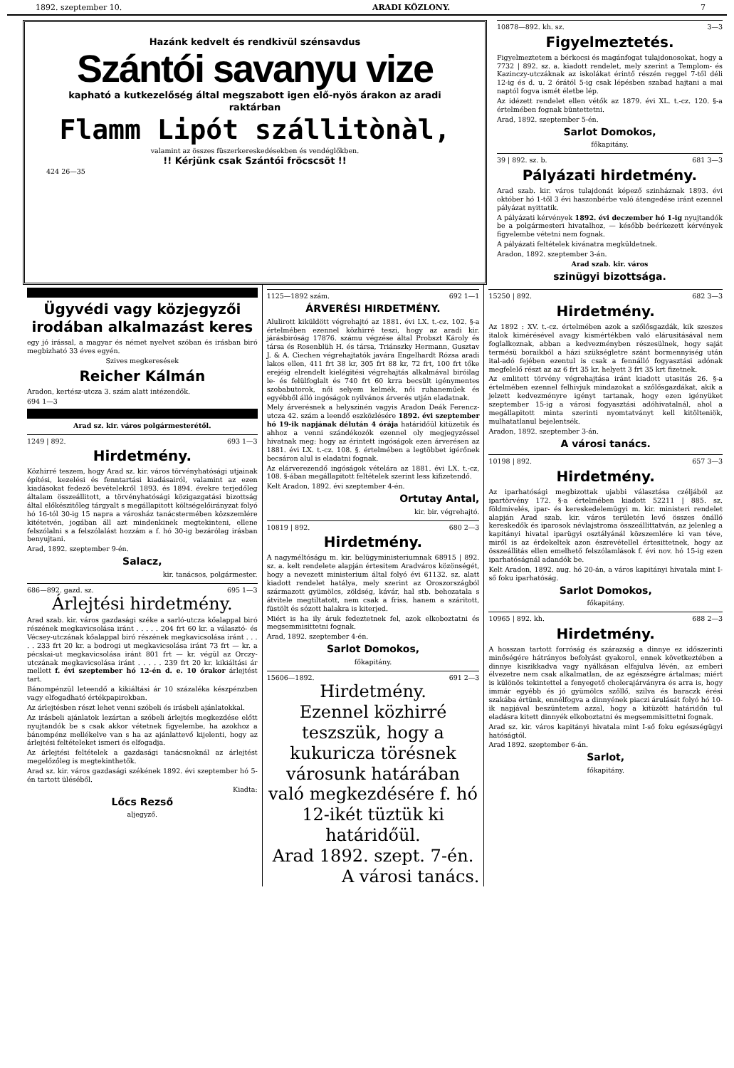1892. szeptember 10. ARADI KÖZLONY. 7
Hazánk kedvelt és rendkivül szénsavdus
Szántói savanyu vize
kapható a kutkezelőség által megszabott igen elő-nyös árakon az aradi raktárban
Flamm Lipót szállitònàl,
valamint az összes füszerkereskedésekben és vendéglőkben.
!! Kérjünk csak Szántói fröcscsöt !!
424 26—35
10878—892. kh. sz. 3—3
Figyelmeztetés.
Figyelmeztetem a bérkocsi és magánfogat tulajdonosokat, hogy a 7732 | 892. sz. a. kiadott rendelet, mely szerint a Templom- és Kazinczy-utczáknak az iskolákat érintő részén reggel 7-től déli 12-ig és d. u. 2 órától 5-ig csak lépésben szabad hajtani a mai naptól fogva ismét életbe lép.
Az idézett rendelet ellen vétők az 1879. évi XL. t.-cz. 120. §-a értelmében fognak büntettetni.
Arad, 1892. szeptember 5-én.
Sarlot Domokos,
főkapitány.
39 | 892. sz. b. 681 3—3
Pályázati hirdetmény.
Arad szab. kir. város tulajdonát képező szinháznak 1893. évi október hó 1-től 3 évi haszonbérbe való átengedése iránt ezennel pályázat nyittatik.
A pályázati kérvények 1892. évi deczember hó 1-ig nyujtandók be a polgármesteri hivatalhoz, — később beérkezett kérvények figyelembe vétetni nem fognak.
A pályázati feltételek kivánatra megküldetnek.
Aradon, 1892. szeptember 3-án.
Arad szab. kir. város
szinügyi bizottsága.
Ügyvédi vagy közjegyzői irodában alkalmazást keres
egy jó irással, a magyar és német nyelvet szóban és irásban biró megbizható 33 éves egyén.
Szives megkeresések
Reicher Kálmán
Aradon, kertész-utcza 3. szám alatt intézendők.
694 1—3
Arad sz. kir. város polgármesterétől.
1249 | 892. 693 1—3
Hirdetmény.
Közhirré teszem, hogy Arad sz. kir. város törvényhatósági utjainak építési, kezelési és fenntartási kiadásairól, valamint az ezen kiadásokat fedező bevételekről 1893. és 1894. évekre terjedőleg általam összeállitott, a törvényhatósági közigazgatási bizottság által előkészitőleg tárgyalt s megállapitott költségelőirányzat folyó hó 16-tól 30-ig 15 napra a városház tanácstermében közszemlére kitétetvén, jogában áll azt mindenkinek megtekinteni, ellene felszólalni s a felszólalást hozzám a f. hó 30-ig bezárólag irásban benyujtani.
Arad, 1892. szeptember 9-én.
Salacz,
kir. tanácsos, polgármester.
686—892. gazd. sz. 695 1—3
Árlejtési hirdetmény.
Arad szab. kir. város gazdasági széke a sarló-utcza kőalappal biró részének megkavicsolása iránt . . . . . 204 frt 60 kr. a választó- és Vécsey-utczának kőalappal biró részének megkavicsolása iránt . . . . . 233 frt 20 kr. a bodrogi ut megkavicsolása iránt 73 frt — kr. a pécskai-ut megkavicsolása iránt 801 frt — kr. végül az Orczy-utczának megkavicsolása iránt . . . . . 239 frt 20 kr. kikiáltási ár mellett f. évi szeptember hó 12-én d. e. 10 órakor árlejtést tart.
Bánompénzül leteendő a kikiáltási ár 10 százaléka készpénzben vagy elfogadható értékpapirokban.
Az árlejtésben részt lehet venni szóbeli és irásbeli ajánlatokkal.
Az irásbeli ajánlatok lezártan a szóbeli árlejtés megkezdése előtt nyujtandók be s csak akkor vétetnek figyelembe, ha azokhoz a bánompénz mellékelve van s ha az ajánlattevő kijelenti, hogy az árlejtési feltételeket ismeri és elfogadja.
Az árlejtési feltételek a gazdasági tanácsnoknál az árlejtést megelőzőleg is megtekinthetők.
Arad sz. kir. város gazdasági székének 1892. évi szeptember hó 5-én tartott üléséből.
Kiadta:
Lőcs Rezső
aljegyző.
1125—1892 szám. 692 1—1
ÁRVERÉSI HIRDETMÉNY.
Alulirott kiküldött végrehajtó az 1881. évi LX. t.-cz. 102. §-a értelmében ezennel közhirré teszi, hogy az aradi kir. járásbiróság 17876. számu végzése által Probszt Károly és társa és Rosenblüh H. és társa, Triánszky Hermann, Gusztav J. & A. Ciechen végrehajtatók javára Engelhardt Rózsa aradi lakos ellen, 411 frt 38 kr, 305 frt 88 kr, 72 frt, 100 frt tőke erejéig elrendelt kielégitési végrehajtás alkalmával biróilag le- és felülfoglalt és 740 frt 60 krra becsült igénymentes szobabutorok, női selyem kelmék, női ruhaneműek és egyébből álló ingóságok nyilvános árverés utján eladatnak.
Mely árverésnek a helyszinén vagyis Aradon Deák Ferencz-utcza 42. szám a leendő eszközlésére 1892. évi szeptember hó 19-ik napjának délután 4 órája határidőül kitüzetik és ahhoz a venni szándékozók ezennel oly megjegyzéssel hivatnak meg: hogy az érintett ingóságok ezen árverésen az 1881. évi LX. t.-cz. 108. §. értelmében a legtöbbet igérőnek becsáron alul is eladatni fognak.
Az elárverezendő ingóságok vételára az 1881. évi LX. t.-cz, 108. §-ában megállapitott feltételek szerint less kifizetendő.
Kelt Aradon, 1892. évi szeptember 4-én.
Ortutay Antal,
kir. bir. végrehajtó.
10819 | 892. 680 2—3
Hirdetmény.
A nagyméltóságu m. kir. belügyministeriumnak 68915 | 892. sz. a. kelt rendelete alapján értesitem Aradváros közönségét, hogy a nevezett ministerium által folyó évi 61132. sz. alatt kiadott rendelet hatálya, mely szerint az Oroszországból származott gyümölcs, zöldség, kávár, hal stb. behozatala s átvitele megtiltatott, nem csak a friss, hanem a száritott, füstölt és sózott halakra is kiterjed.
Miért is ha ily áruk fedeztetnek fel, azok elkoboztatni és megsemmisittetni fognak.
Arad, 1892. szeptember 4-én.
Sarlot Domokos,
főkapitány.
15606—1892. 691 2—3
Hirdetmény.
Ezennel közhirré teszszük, hogy a kukuricza törésnek városunk határában való megkezdésére f. hó 12-ikét tüztük ki határidőül.
Arad 1892. szept. 7-én.
A városi tanács.
15250 | 892. 682 3—3
Hirdetmény.
Az 1892 : XV. t.-cz. értelmében azok a szőlősgazdák, kik szeszes italok kimérésével avagy kismértékben való elárusitásával nem foglalkoznak, abban a kedvezményben részesülnek, hogy saját termésü boraikból a házi szükségletre szánt bormennyiség után ital-adó fejében ezentul is csak a fennálló fogyasztási adónak megfelelő részt az az 6 frt 35 kr. helyett 3 frt 35 krt fizetnek.
Az emlitett törvény végrehajtása iránt kiadott utasitás 26. §-a értelmében ezennel felhivjuk mindazokat a szőlősgazdákat, akik a jelzett kedvezményre igényt tartanak, hogy ezen igényüket szeptember 15-ig a városi fogyasztási adóhivatalnál, ahol a megállapitott minta szerinti nyomtatványt kell kitölteniök, mulhatatlanul bejelentsék.
Aradon, 1892. szeptember 3-án.
A városi tanács.
10198 | 892. 657 3—3
Hirdetmény.
Az iparhatósági megbizottak ujabbi választása czéljából az ipartörvény 172. §-a értelmében kiadott 52211 | 885. sz. földmivelés, ipar- és kereskedelemügyi m. kir. ministeri rendelet alapján Arad szab. kir. város területén levő összes önálló kereskedők és iparosok névlajstroma összeállittatván, az jelenleg a kapitányi hivatal iparügyi osztályánál közszemlére ki van téve, miről is az érdekeltek azon észrevétellel értesittetnek, hogy az összeállitás ellen emelhető felszólamlások f. évi nov. hó 15-ig ezen iparhatóságnál adandók be.
Kelt Aradon, 1892. aug. hó 20-án, a város kapitányi hivatala mint I-ső foku iparhatóság.
Sarlot Domokos,
főkapitány.
10965 | 892. kh. 688 2—3
Hirdetmény.
A hosszan tartott forróság és szárazság a dinnye ez időszerinti minőségére hátrányos befolyást gyakorol, ennek következtében a dinnye kiszikkadva vagy nyálkásan elfajulva lévén, az emberi élvezetre nem csak alkalmatlan, de az egészségre ártalmas; miért is különös tekintettel a fenyegető cholerajárványra és arra is, hogy immár egyébb és jó gyümölcs szőllő, szilva és baraczk érési szakába értünk, ennélfogva a dinnyének piaczi árulását folyó hó 10-ik napjával beszüntetem azzal, hogy a kitüzött határidőn tul eladásra kitett dinnyék elkoboztatni és megsemmisittetni fognak.
Arad sz. kir. város kapitányi hivatala mint I-ső foku egészségügyi hatóságtól.
Arad 1892. szeptember 6-án.
Sarlot,
főkapitány.